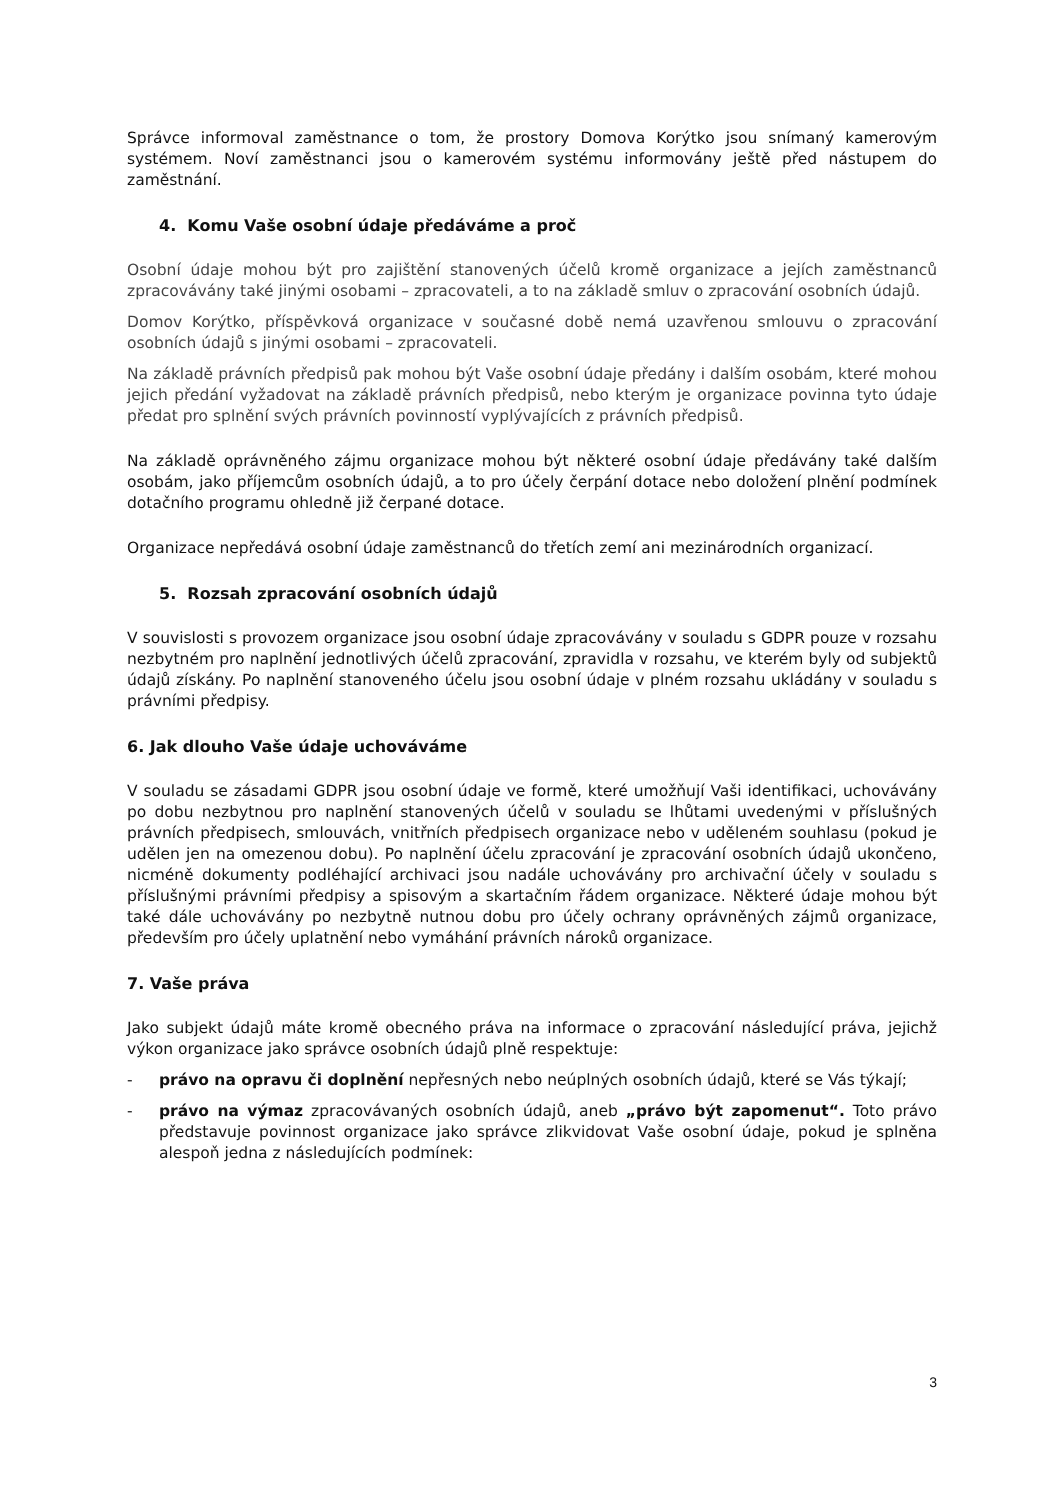Správce informoval zaměstnance o tom, že prostory Domova Korýtko jsou snímaný kamerovým systémem. Noví zaměstnanci jsou o kamerovém systému informovány ještě před nástupem do zaměstnání.
4. Komu Vaše osobní údaje předáváme a proč
Osobní údaje mohou být pro zajištění stanovených účelů kromě organizace a jejích zaměstnanců zpracovávány také jinými osobami – zpracovateli, a to na základě smluv o zpracování osobních údajů.
Domov Korýtko, příspěvková organizace v současné době nemá uzavřenou smlouvu o zpracování osobních údajů s jinými osobami – zpracovateli.
Na základě právních předpisů pak mohou být Vaše osobní údaje předány i dalším osobám, které mohou jejich předání vyžadovat na základě právních předpisů, nebo kterým je organizace povinna tyto údaje předat pro splnění svých právních povinností vyplývajících z právních předpisů.
Na základě oprávněného zájmu organizace mohou být některé osobní údaje předávány také dalším osobám, jako příjemcům osobních údajů, a to pro účely čerpání dotace nebo doložení plnění podmínek dotačního programu ohledně již čerpané dotace.
Organizace nepředává osobní údaje zaměstnanců do třetích zemí ani mezinárodních organizací.
5. Rozsah zpracování osobních údajů
V souvislosti s provozem organizace jsou osobní údaje zpracovávány v souladu s GDPR pouze v rozsahu nezbytném pro naplnění jednotlivých účelů zpracování, zpravidla v rozsahu, ve kterém byly od subjektů údajů získány. Po naplnění stanoveného účelu jsou osobní údaje v plném rozsahu ukládány v souladu s právními předpisy.
6. Jak dlouho Vaše údaje uchováváme
V souladu se zásadami GDPR jsou osobní údaje ve formě, které umožňují Vaši identifikaci, uchovávány po dobu nezbytnou pro naplnění stanovených účelů v souladu se lhůtami uvedenými v příslušných právních předpisech, smlouvách, vnitřních předpisech organizace nebo v uděleném souhlasu (pokud je udělen jen na omezenou dobu). Po naplnění účelu zpracování je zpracování osobních údajů ukončeno, nicméně dokumenty podléhající archivaci jsou nadále uchovávány pro archivační účely v souladu s příslušnými právními předpisy a spisovým a skartačním řádem organizace. Některé údaje mohou být také dále uchovávány po nezbytně nutnou dobu pro účely ochrany oprávněných zájmů organizace, především pro účely uplatnění nebo vymáhání právních nároků organizace.
7. Vaše práva
Jako subjekt údajů máte kromě obecného práva na informace o zpracování následující práva, jejichž výkon organizace jako správce osobních údajů plně respektuje:
- právo na opravu či doplnění nepřesných nebo neúplných osobních údajů, které se Vás týkají;
- právo na výmaz zpracovávaných osobních údajů, aneb „právo být zapomenut“. Toto právo představuje povinnost organizace jako správce zlikvidovat Vaše osobní údaje, pokud je splněna alespoň jedna z následujících podmínek:
3